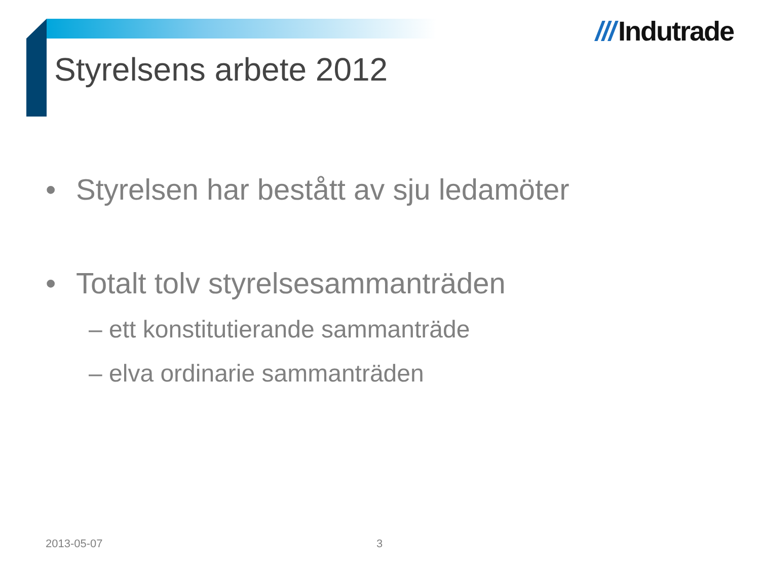/// Indutrade
Styrelsens arbete 2012
• Styrelsen har bestått av sju ledamöter
• Totalt tolv styrelsesammanträden
– ett konstitutierande sammanträde
– elva ordinarie sammanträden
2013-05-07 3